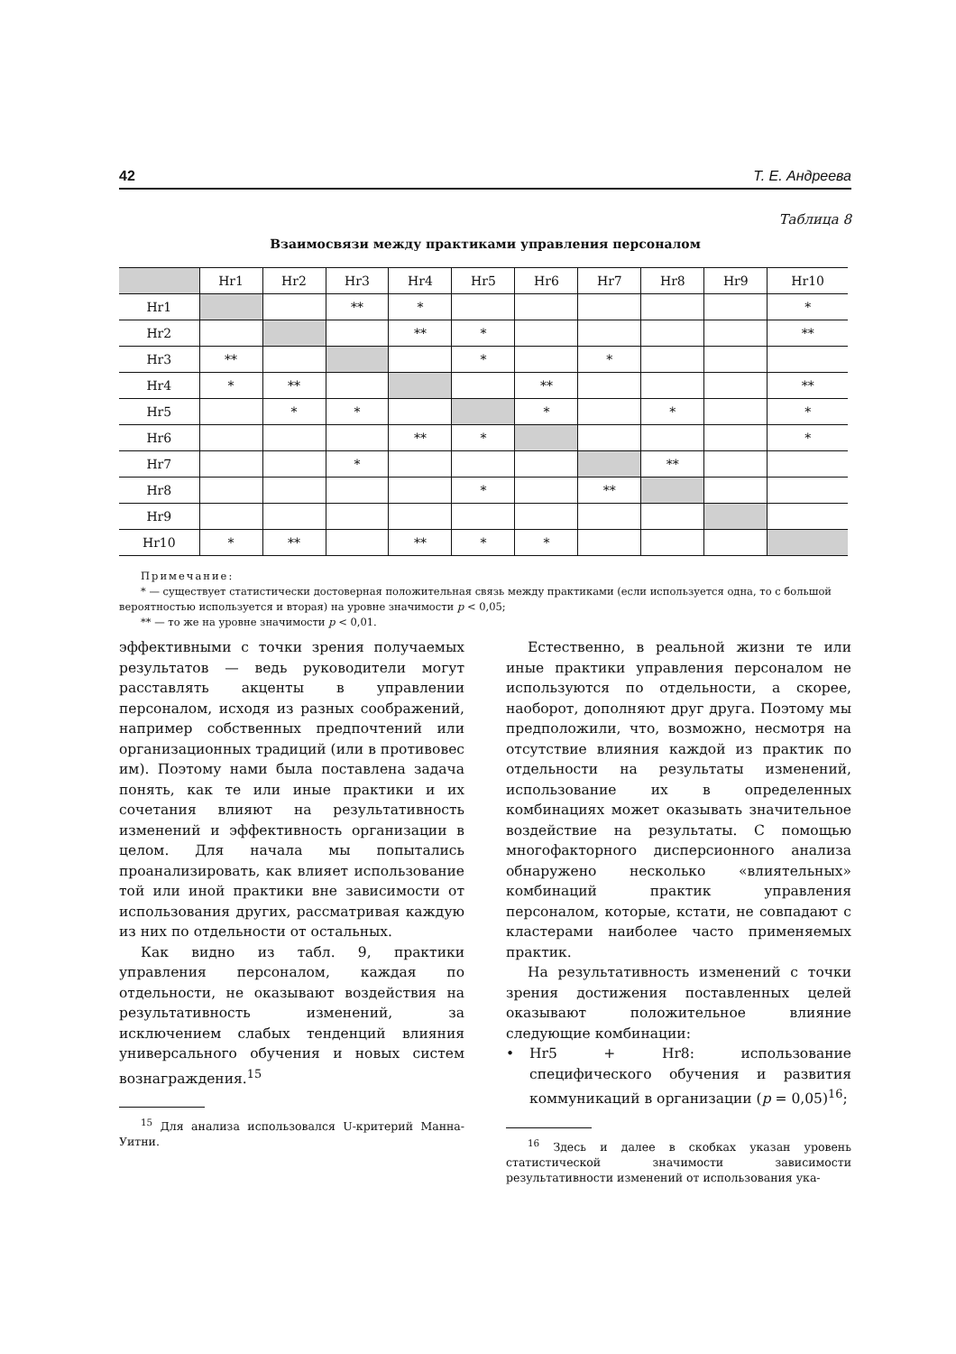42 Т. Е. Андреева
Таблица 8
Взаимосвязи между практиками управления персоналом
| | Hr1 | Hr2 | Hr3 | Hr4 | Hr5 | Hr6 | Hr7 | Hr8 | Hr9 | Hr10 |
| --- | --- | --- | --- | --- | --- | --- | --- | --- | --- | --- |
| Hr1 | | | ** | * | | | | | | * |
| Hr2 | | | | ** | * | | | | | ** |
| Hr3 | ** | | | | * | | * | | | |
| Hr4 | * | ** | | | | ** | | | | ** |
| Hr5 | | * | * | | | * | | * | | * |
| Hr6 | | | | ** | * | | | | | * |
| Hr7 | | | * | | | | | ** | | |
| Hr8 | | | | | * | | ** | | | |
| Hr9 | | | | | | | | | | |
| Hr10 | * | ** | | ** | * | * | | | | |
Примечание:
* — существует статистически достоверная положительная связь между практиками (если используется одна, то с большой вероятностью используется и вторая) на уровне значимости p < 0,05;
** — то же на уровне значимости p < 0,01.
эффективными с точки зрения получаемых результатов — ведь руководители могут расставлять акценты в управлении персоналом, исходя из разных соображений, например собственных предпочтений или организационных традиций (или в противовес им). Поэтому нами была поставлена задача понять, как те или иные практики и их сочетания влияют на результативность изменений и эффективность организации в целом. Для начала мы попытались проанализировать, как влияет использование той или иной практики вне зависимости от использования других, рассматривая каждую из них по отдельности от остальных.
Как видно из табл. 9, практики управления персоналом, каждая по отдельности, не оказывают воздействия на результативность изменений, за исключением слабых тенденций влияния универсального обучения и новых систем вознаграждения.<sup>15</sup>
<sup>15</sup> Для анализа использовался U-критерий Манна-Уитни.
Естественно, в реальной жизни те или иные практики управления персоналом не используются по отдельности, а скорее, наоборот, дополняют друг друга. Поэтому мы предположили, что, возможно, несмотря на отсутствие влияния каждой из практик по отдельности на результаты изменений, использование их в определенных комбинациях может оказывать значительное воздействие на результаты. С помощью многофакторного дисперсионного анализа обнаружено несколько «влиятельных» комбинаций практик управления персоналом, которые, кстати, не совпадают с кластерами наиболее часто применяемых практик.
На результативность изменений с точки зрения достижения поставленных целей оказывают положительное влияние следующие комбинации:
• Hr5 + Hr8: использование специфического обучения и развития коммуникаций в организации (p = 0,05)<sup>16</sup>;
<sup>16</sup> Здесь и далее в скобках указан уровень статистической значимости зависимости результативности изменений от использования ука-